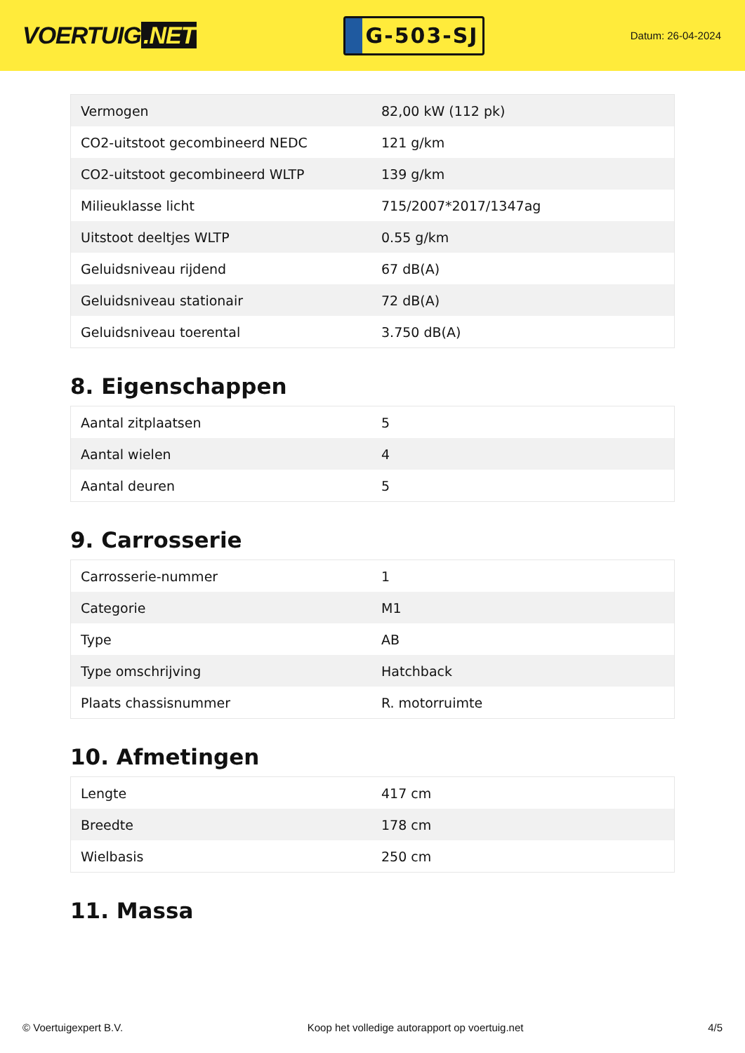VOERTUIG.NET
G-503-SJ
Datum: 26-04-2024
| Vermogen | 82,00 kW (112 pk) |
| CO2-uitstoot gecombineerd NEDC | 121 g/km |
| CO2-uitstoot gecombineerd WLTP | 139 g/km |
| Milieuklasse licht | 715/2007*2017/1347ag |
| Uitstoot deeltjes WLTP | 0.55 g/km |
| Geluidsniveau rijdend | 67 dB(A) |
| Geluidsniveau stationair | 72 dB(A) |
| Geluidsniveau toerental | 3.750 dB(A) |
8. Eigenschappen
| Aantal zitplaatsen | 5 |
| Aantal wielen | 4 |
| Aantal deuren | 5 |
9. Carrosserie
| Carrosserie-nummer | 1 |
| Categorie | M1 |
| Type | AB |
| Type omschrijving | Hatchback |
| Plaats chassisnummer | R. motorruimte |
10. Afmetingen
| Lengte | 417 cm |
| Breedte | 178 cm |
| Wielbasis | 250 cm |
11. Massa
© Voertuigexpert B.V. Koop het volledige autorapport op voertuig.net 4/5